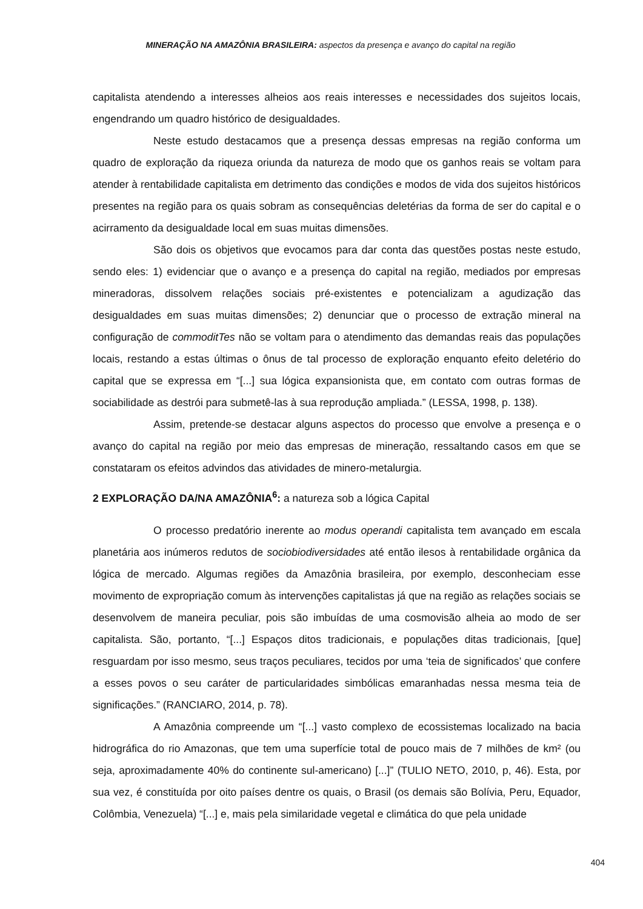MINERAÇÃO NA AMAZÔNIA BRASILEIRA: aspectos da presença e avanço do capital na região
capitalista atendendo a interesses alheios aos reais interesses e necessidades dos sujeitos locais, engendrando um quadro histórico de desigualdades.
Neste estudo destacamos que a presença dessas empresas na região conforma um quadro de exploração da riqueza oriunda da natureza de modo que os ganhos reais se voltam para atender à rentabilidade capitalista em detrimento das condições e modos de vida dos sujeitos históricos presentes na região para os quais sobram as consequências deletérias da forma de ser do capital e o acirramento da desigualdade local em suas muitas dimensões.
São dois os objetivos que evocamos para dar conta das questões postas neste estudo, sendo eles: 1) evidenciar que o avanço e a presença do capital na região, mediados por empresas mineradoras, dissolvem relações sociais pré-existentes e potencializam a agudização das desigualdades em suas muitas dimensões; 2) denunciar que o processo de extração mineral na configuração de commoditTes não se voltam para o atendimento das demandas reais das populações locais, restando a estas últimas o ônus de tal processo de exploração enquanto efeito deletério do capital que se expressa em “[...] sua lógica expansionista que, em contato com outras formas de sociabilidade as destrói para submetê-las à sua reprodução ampliada.” (LESSA, 1998, p. 138).
Assim, pretende-se destacar alguns aspectos do processo que envolve a presença e o avanço do capital na região por meio das empresas de mineração, ressaltando casos em que se constataram os efeitos advindos das atividades de minero-metalurgia.
2 EXPLORAÇÃO DA/NA AMAZÔNIA<sup>6</sup>: a natureza sob a lógica Capital
O processo predatório inerente ao modus operandi capitalista tem avançado em escala planetária aos inúmeros redutos de sociobiodiversidades até então ilesos à rentabilidade orgânica da lógica de mercado. Algumas regiões da Amazônia brasileira, por exemplo, desconheciam esse movimento de expropriação comum às intervenções capitalistas já que na região as relações sociais se desenvolvem de maneira peculiar, pois são imbuídas de uma cosmovisão alheia ao modo de ser capitalista. São, portanto, “[...] Espaços ditos tradicionais, e populações ditas tradicionais, [que] resguardam por isso mesmo, seus traços peculiares, tecidos por uma ‘teia de significados’ que confere a esses povos o seu caráter de particularidades simbólicas emaranhadas nessa mesma teia de significações.” (RANCIARO, 2014, p. 78).
A Amazônia compreende um “[...] vasto complexo de ecossistemas localizado na bacia hidrográfica do rio Amazonas, que tem uma superfície total de pouco mais de 7 milhões de km² (ou seja, aproximadamente 40% do continente sul-americano) [...]” (TULIO NETO, 2010, p, 46). Esta, por sua vez, é constituída por oito países dentre os quais, o Brasil (os demais são Bolívia, Peru, Equador, Colômbia, Venezuela) “[...] e, mais pela similaridade vegetal e climática do que pela unidade
404